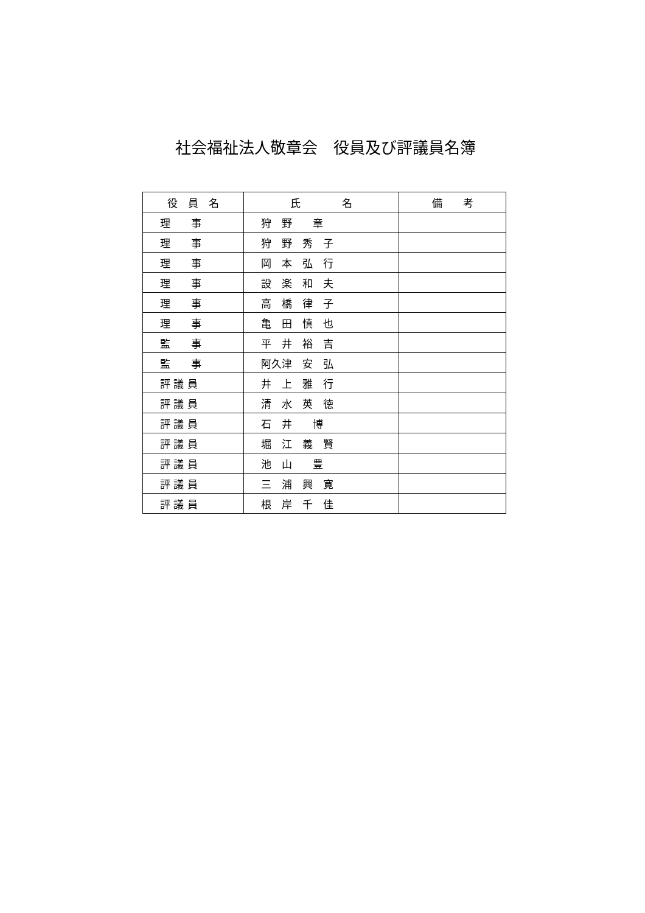社会福祉法人敬章会　役員及び評議員名簿
| 役 員 名 | 氏 名 | 備 考 |
| --- | --- | --- |
| 理 事 | 狩 野 章 | |
| 理 事 | 狩 野 秀 子 | |
| 理 事 | 岡 本 弘 行 | |
| 理 事 | 設 楽 和 夫 | |
| 理 事 | 高 橋 律 子 | |
| 理 事 | 亀 田 慎 也 | |
| 監 事 | 平 井 裕 吉 | |
| 監 事 | 阿久津 安 弘 | |
| 評 議 員 | 井 上 雅 行 | |
| 評 議 員 | 清 水 英 徳 | |
| 評 議 員 | 石 井 博 | |
| 評 議 員 | 堀 江 義 賢 | |
| 評 議 員 | 池 山 豊 | |
| 評 議 員 | 三 浦 興 寛 | |
| 評 議 員 | 根 岸 千 佳 | |